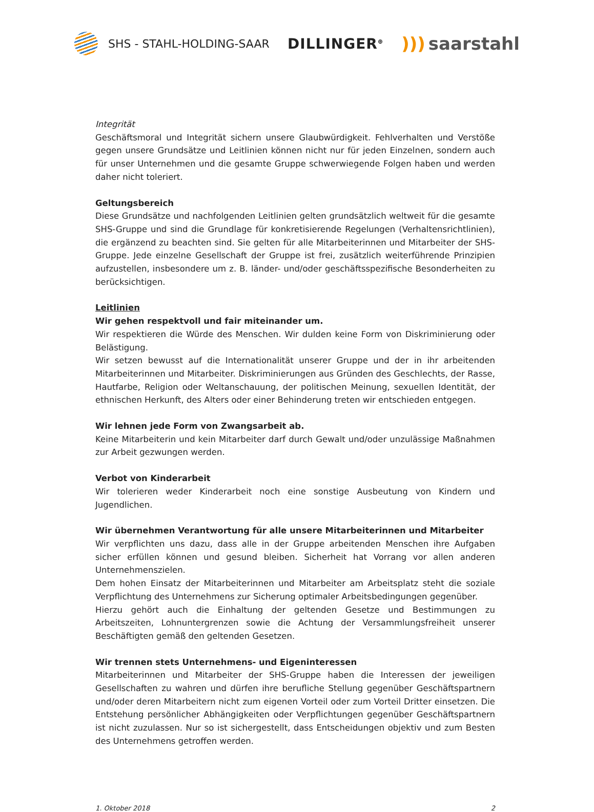SHS - STAHL-HOLDING-SAAR
DILLINGER<sup>⊕</sup>
))) saarstahl
Integrität
Geschäftsmoral und Integrität sichern unsere Glaubwürdigkeit. Fehlverhalten und Verstöße gegen unsere Grundsätze und Leitlinien können nicht nur für jeden Einzelnen, sondern auch für unser Unternehmen und die gesamte Gruppe schwerwiegende Folgen haben und werden daher nicht toleriert.
Geltungsbereich
Diese Grundsätze und nachfolgenden Leitlinien gelten grundsätzlich weltweit für die gesamte SHS-Gruppe und sind die Grundlage für konkretisierende Regelungen (Verhaltensrichtlinien), die ergänzend zu beachten sind. Sie gelten für alle Mitarbeiterinnen und Mitarbeiter der SHS-Gruppe. Jede einzelne Gesellschaft der Gruppe ist frei, zusätzlich weiterführende Prinzipien aufzustellen, insbesondere um z. B. länder- und/oder geschäftsspezifische Besonderheiten zu berücksichtigen.
Leitlinien
Wir gehen respektvoll und fair miteinander um.
Wir respektieren die Würde des Menschen. Wir dulden keine Form von Diskriminierung oder Belästigung.
Wir setzen bewusst auf die Internationalität unserer Gruppe und der in ihr arbeitenden Mitarbeiterinnen und Mitarbeiter. Diskriminierungen aus Gründen des Geschlechts, der Rasse, Hautfarbe, Religion oder Weltanschauung, der politischen Meinung, sexuellen Identität, der ethnischen Herkunft, des Alters oder einer Behinderung treten wir entschieden entgegen.
Wir lehnen jede Form von Zwangsarbeit ab.
Keine Mitarbeiterin und kein Mitarbeiter darf durch Gewalt und/oder unzulässige Maßnahmen zur Arbeit gezwungen werden.
Verbot von Kinderarbeit
Wir tolerieren weder Kinderarbeit noch eine sonstige Ausbeutung von Kindern und Jugendlichen.
Wir übernehmen Verantwortung für alle unsere Mitarbeiterinnen und Mitarbeiter
Wir verpflichten uns dazu, dass alle in der Gruppe arbeitenden Menschen ihre Aufgaben sicher erfüllen können und gesund bleiben. Sicherheit hat Vorrang vor allen anderen Unternehmenszielen.
Dem hohen Einsatz der Mitarbeiterinnen und Mitarbeiter am Arbeitsplatz steht die soziale Verpflichtung des Unternehmens zur Sicherung optimaler Arbeitsbedingungen gegenüber.
Hierzu gehört auch die Einhaltung der geltenden Gesetze und Bestimmungen zu Arbeitszeiten, Lohnuntergrenzen sowie die Achtung der Versammlungsfreiheit unserer Beschäftigten gemäß den geltenden Gesetzen.
Wir trennen stets Unternehmens- und Eigeninteressen
Mitarbeiterinnen und Mitarbeiter der SHS-Gruppe haben die Interessen der jeweiligen Gesellschaften zu wahren und dürfen ihre berufliche Stellung gegenüber Geschäftspartnern und/oder deren Mitarbeitern nicht zum eigenen Vorteil oder zum Vorteil Dritter einsetzen. Die Entstehung persönlicher Abhängigkeiten oder Verpflichtungen gegenüber Geschäftspartnern ist nicht zuzulassen. Nur so ist sichergestellt, dass Entscheidungen objektiv und zum Besten des Unternehmens getroffen werden.
1. Oktober 2018 2